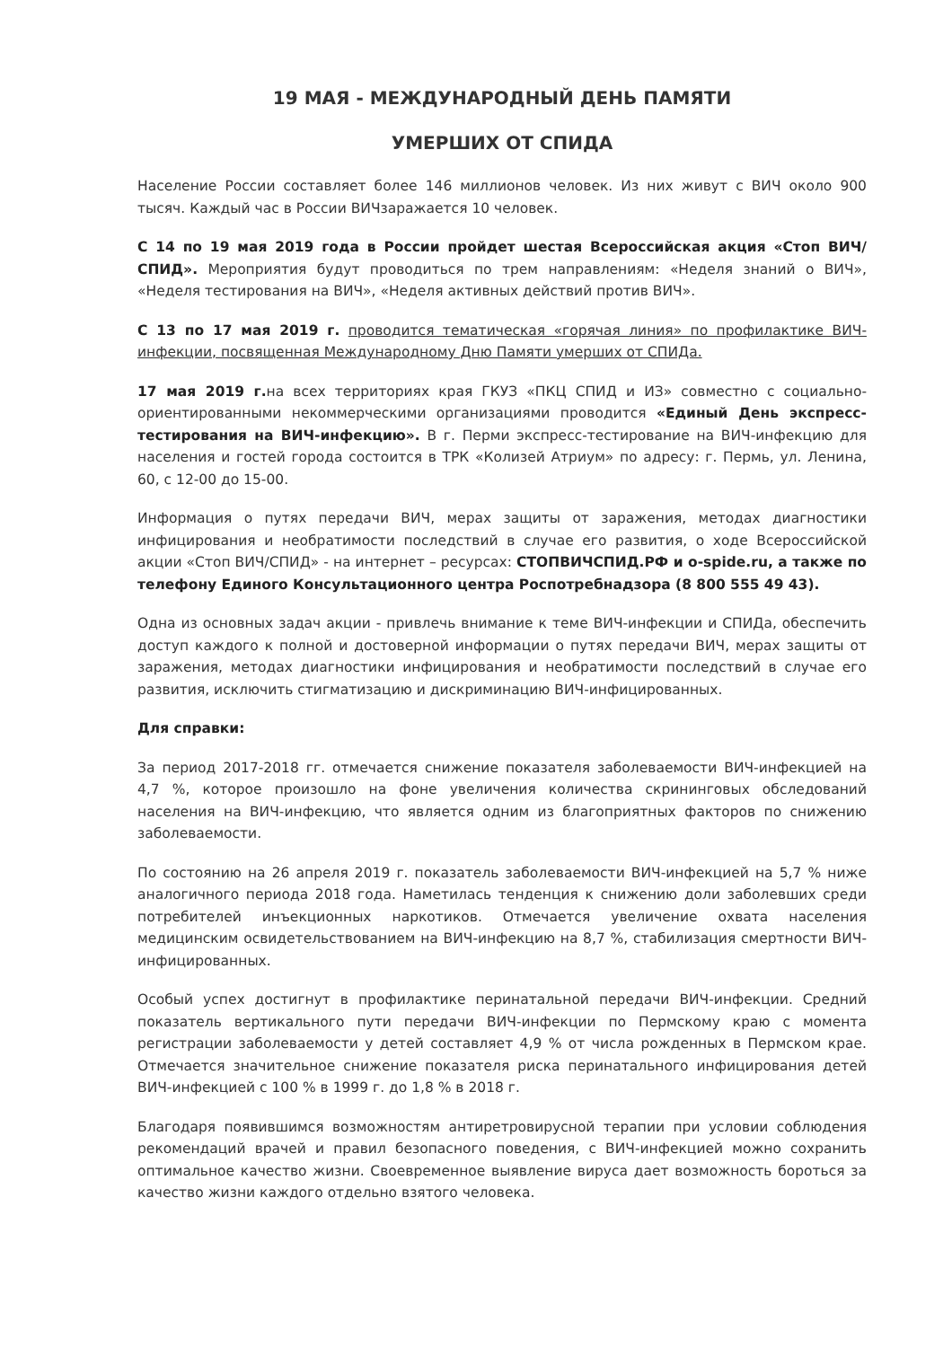19 МАЯ - МЕЖДУНАРОДНЫЙ ДЕНЬ ПАМЯТИ
УМЕРШИХ ОТ СПИДА
Население России составляет более 146 миллионов человек. Из них живут с ВИЧ около 900 тысяч. Каждый час в России ВИЧзаражается 10 человек.
С 14 по 19 мая 2019 года в России пройдет шестая Всероссийская акция «Стоп ВИЧ/СПИД». Мероприятия будут проводиться по трем направлениям: «Неделя знаний о ВИЧ», «Неделя тестирования на ВИЧ», «Неделя активных действий против ВИЧ».
С 13 по 17 мая 2019 г. проводится тематическая «горячая линия» по профилактике ВИЧ-инфекции, посвященная Международному Дню Памяти умерших от СПИДа.
17 мая 2019 г. на всех территориях края ГКУЗ «ПКЦ СПИД и ИЗ» совместно с социально-ориентированными некоммерческими организациями проводится «Единый День экспресс-тестирования на ВИЧ-инфекцию». В г. Перми экспресс-тестирование на ВИЧ-инфекцию для населения и гостей города состоится в ТРК «Колизей Атриум» по адресу: г. Пермь, ул. Ленина, 60, с 12-00 до 15-00.
Информация о путях передачи ВИЧ, мерах защиты от заражения, методах диагностики инфицирования и необратимости последствий в случае его развития, о ходе Всероссийской акции «Стоп ВИЧ/СПИД» - на интернет – ресурсах: СТОПВИЧСПИД.РФ и o-spide.ru, а также по телефону Единого Консультационного центра Роспотребнадзора (8 800 555 49 43).
Одна из основных задач акции - привлечь внимание к теме ВИЧ-инфекции и СПИДа, обеспечить доступ каждого к полной и достоверной информации о путях передачи ВИЧ, мерах защиты от заражения, методах диагностики инфицирования и необратимости последствий в случае его развития, исключить стигматизацию и дискриминацию ВИЧ-инфицированных.
Для справки:
За период 2017-2018 гг. отмечается снижение показателя заболеваемости ВИЧ-инфекцией на 4,7 %, которое произошло на фоне увеличения количества скрининговых обследований населения на ВИЧ-инфекцию, что является одним из благоприятных факторов по снижению заболеваемости.
По состоянию на 26 апреля 2019 г. показатель заболеваемости ВИЧ-инфекцией на 5,7 % ниже аналогичного периода 2018 года. Наметилась тенденция к снижению доли заболевших среди потребителей инъекционных наркотиков. Отмечается увеличение охвата населения медицинским освидетельствованием на ВИЧ-инфекцию на 8,7 %, стабилизация смертности ВИЧ-инфицированных.
Особый успех достигнут в профилактике перинатальной передачи ВИЧ-инфекции. Средний показатель вертикального пути передачи ВИЧ-инфекции по Пермскому краю с момента регистрации заболеваемости у детей составляет 4,9 % от числа рожденных в Пермском крае. Отмечается значительное снижение показателя риска перинатального инфицирования детей ВИЧ-инфекцией с 100 % в 1999 г. до 1,8 % в 2018 г.
Благодаря появившимся возможностям антиретровирусной терапии при условии соблюдения рекомендаций врачей и правил безопасного поведения, с ВИЧ-инфекцией можно сохранить оптимальное качество жизни. Своевременное выявление вируса дает возможность бороться за качество жизни каждого отдельно взятого человека.